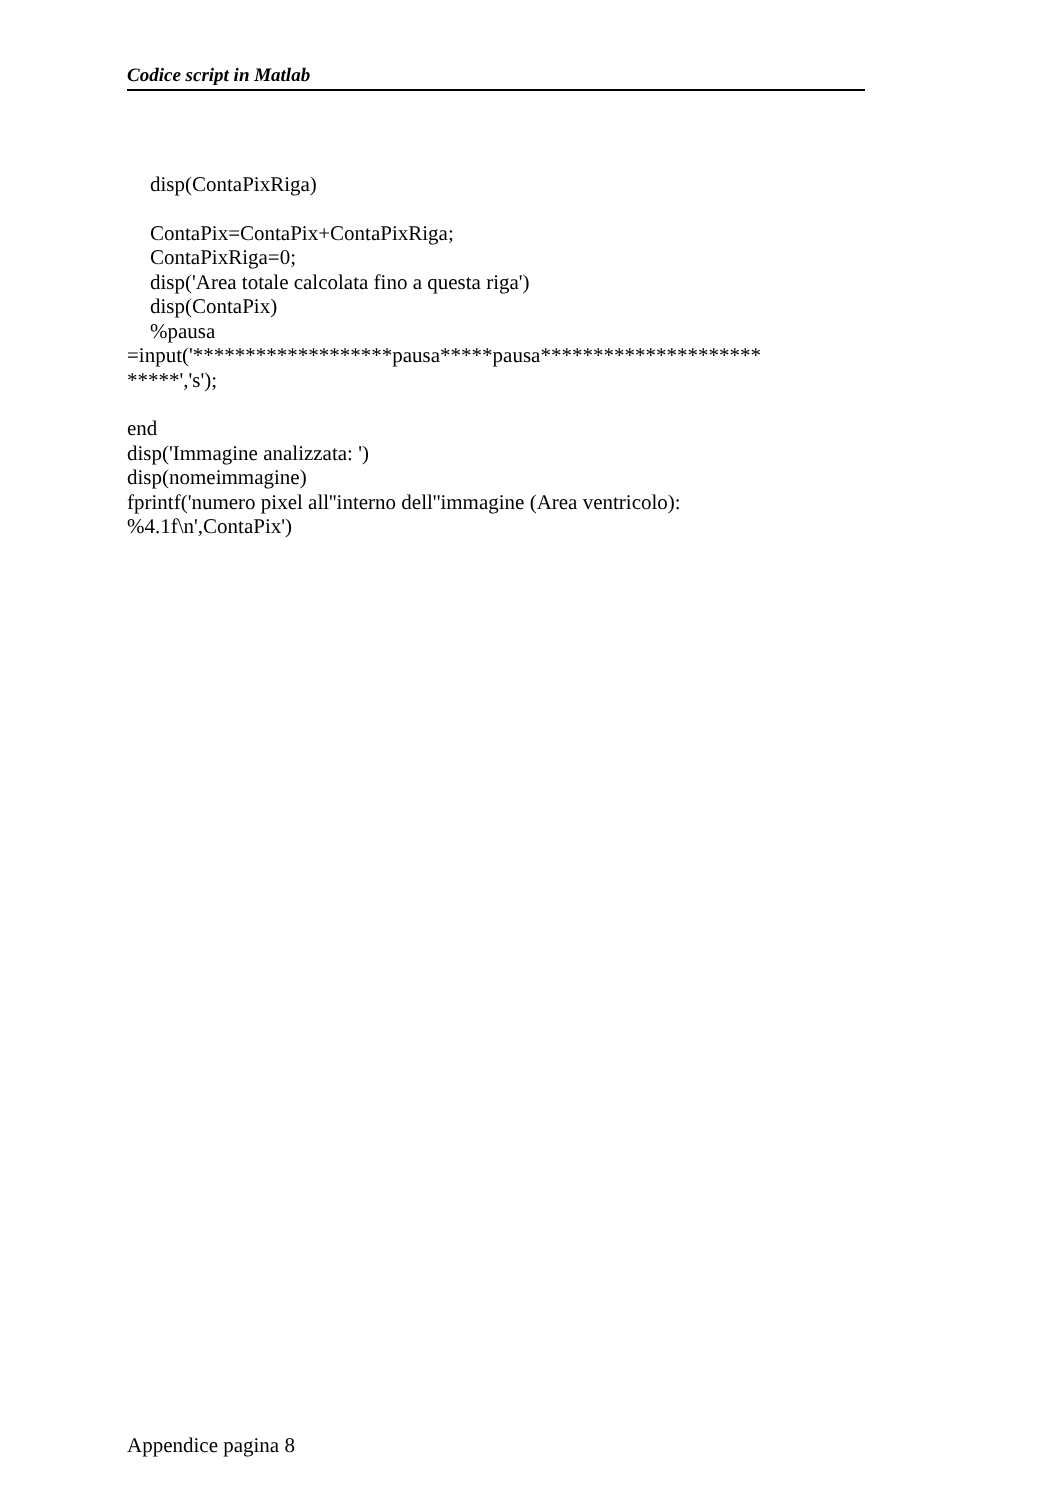Codice script in Matlab
disp(ContaPixRiga)
ContaPix=ContaPix+ContaPixRiga;
ContaPixRiga=0;
disp('Area totale calcolata fino a questa riga')
disp(ContaPix)
%pausa
=input('*******************pausa*****pausa*********************
*****','s');
end
disp('Immagine analizzata: ')
disp(nomeimmagine)
fprintf('numero pixel all''interno dell''immagine (Area ventricolo):
%4.1f\n',ContaPix')
Appendice pagina 8